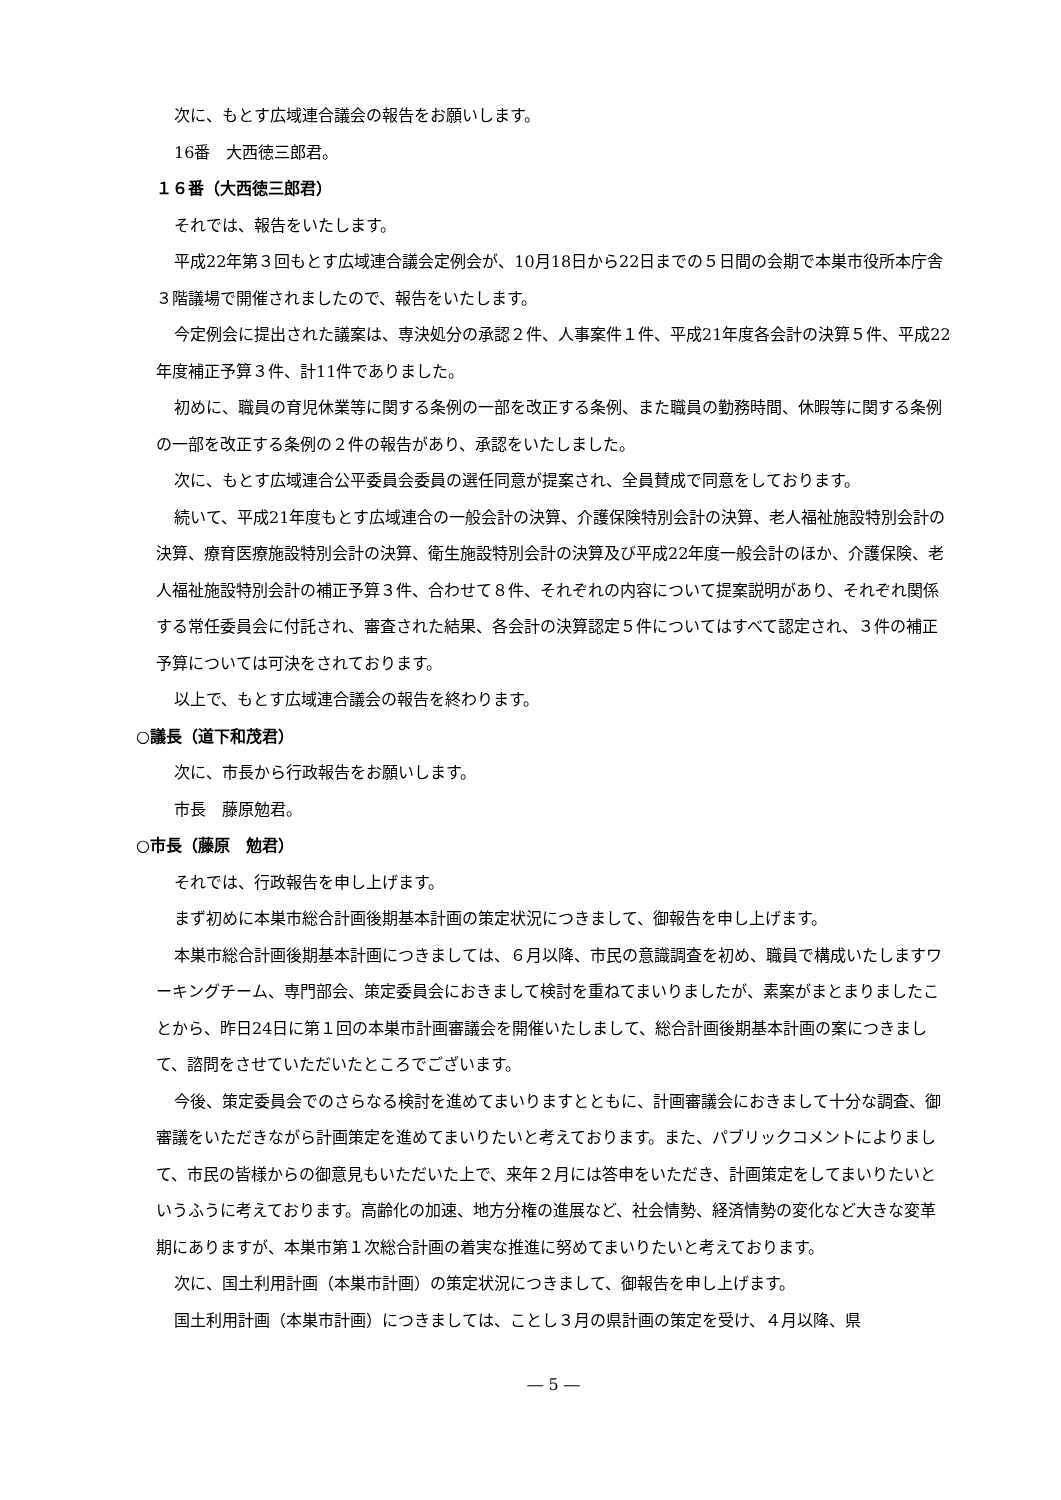次に、もとす広域連合議会の報告をお願いします。
16番　大西徳三郎君。
１６番（大西徳三郎君）
それでは、報告をいたします。
平成22年第３回もとす広域連合議会定例会が、10月18日から22日までの５日間の会期で本巣市役所本庁舎３階議場で開催されましたので、報告をいたします。
今定例会に提出された議案は、専決処分の承認２件、人事案件１件、平成21年度各会計の決算５件、平成22年度補正予算３件、計11件でありました。
初めに、職員の育児休業等に関する条例の一部を改正する条例、また職員の勤務時間、休暇等に関する条例の一部を改正する条例の２件の報告があり、承認をいたしました。
次に、もとす広域連合公平委員会委員の選任同意が提案され、全員賛成で同意をしております。
続いて、平成21年度もとす広域連合の一般会計の決算、介護保険特別会計の決算、老人福祉施設特別会計の決算、療育医療施設特別会計の決算、衛生施設特別会計の決算及び平成22年度一般会計のほか、介護保険、老人福祉施設特別会計の補正予算３件、合わせて８件、それぞれの内容について提案説明があり、それぞれ関係する常任委員会に付託され、審査された結果、各会計の決算認定５件についてはすべて認定され、３件の補正予算については可決をされております。
以上で、もとす広域連合議会の報告を終わります。
○議長（道下和茂君）
次に、市長から行政報告をお願いします。
市長　藤原勉君。
○市長（藤原　勉君）
それでは、行政報告を申し上げます。
まず初めに本巣市総合計画後期基本計画の策定状況につきまして、御報告を申し上げます。
本巣市総合計画後期基本計画につきましては、６月以降、市民の意識調査を初め、職員で構成いたしますワーキングチーム、専門部会、策定委員会におきまして検討を重ねてまいりましたが、素案がまとまりましたことから、昨日24日に第１回の本巣市計画審議会を開催いたしまして、総合計画後期基本計画の案につきまして、諮問をさせていただいたところでございます。
今後、策定委員会でのさらなる検討を進めてまいりますとともに、計画審議会におきまして十分な調査、御審議をいただきながら計画策定を進めてまいりたいと考えております。また、パブリックコメントによりまして、市民の皆様からの御意見もいただいた上で、来年２月には答申をいただき、計画策定をしてまいりたいというふうに考えております。高齢化の加速、地方分権の進展など、社会情勢、経済情勢の変化など大きな変革期にありますが、本巣市第１次総合計画の着実な推進に努めてまいりたいと考えております。
次に、国土利用計画（本巣市計画）の策定状況につきまして、御報告を申し上げます。
国土利用計画（本巣市計画）につきましては、ことし３月の県計画の策定を受け、４月以降、県
― 5 ―